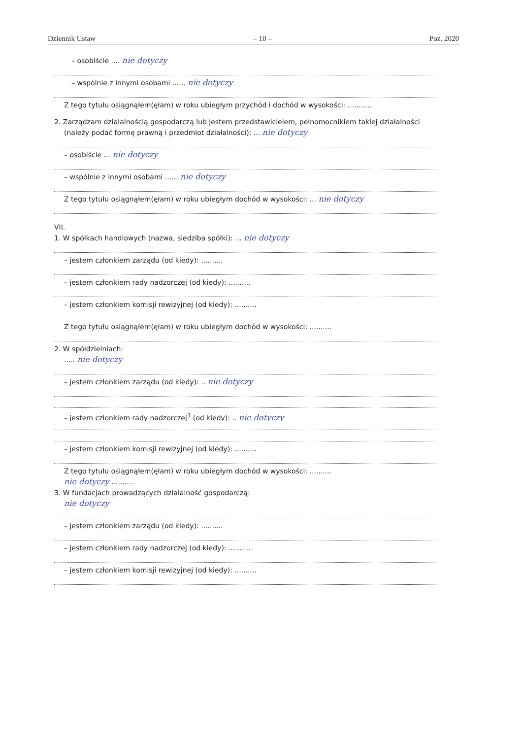Dziennik Ustaw – 10 – Poz. 2020
– osobiście .... nie dotyczy
– wspólnie z innymi osobami ...... nie dotyczy
Z tego tytułu osiągnąłem(ęłam) w roku ubiegłym przychód i dochód w wysokości: ...........
2. Zarządzam działalnością gospodarczą lub jestem przedstawicielem, pełnomocnikiem takiej działalności
(należy podać formę prawną i przedmiot działalności): ... nie dotyczy
– osobiście ... nie dotyczy
– wspólnie z innymi osobami ...... nie dotyczy
Z tego tytułu osiągnąłem(ęłam) w roku ubiegłym dochód w wysokości: ... nie dotyczy
VII.
1. W spółkach handlowych (nazwa, siedziba spółki): ... nie dotyczy
– jestem członkiem zarządu (od kiedy): ..........
– jestem członkiem rady nadzorczej (od kiedy): ..........
– jestem członkiem komisji rewizyjnej (od kiedy): ..........
Z tego tytułu osiągnąłem(ęłam) w roku ubiegłym dochód w wysokości: ..........
2. W spółdzielniach:
..... nie dotyczy
– jestem członkiem zarządu (od kiedy): .. nie dotyczy
– jestem członkiem rady nadzorczej<sup>3</sup> (od kiedy): .. nie dotyczy
– jestem członkiem komisji rewizyjnej (od kiedy): ..........
Z tego tytułu osiągnąłem(ęłam) w roku ubiegłym dochód w wysokości: ..........
nie dotyczy ..........
3. W fundacjach prowadzących działalność gospodarczą:
nie dotyczy
– jestem członkiem zarządu (od kiedy): ..........
– jestem członkiem rady nadzorczej (od kiedy): ..........
– jestem członkiem komisji rewizyjnej (od kiedy): ..........